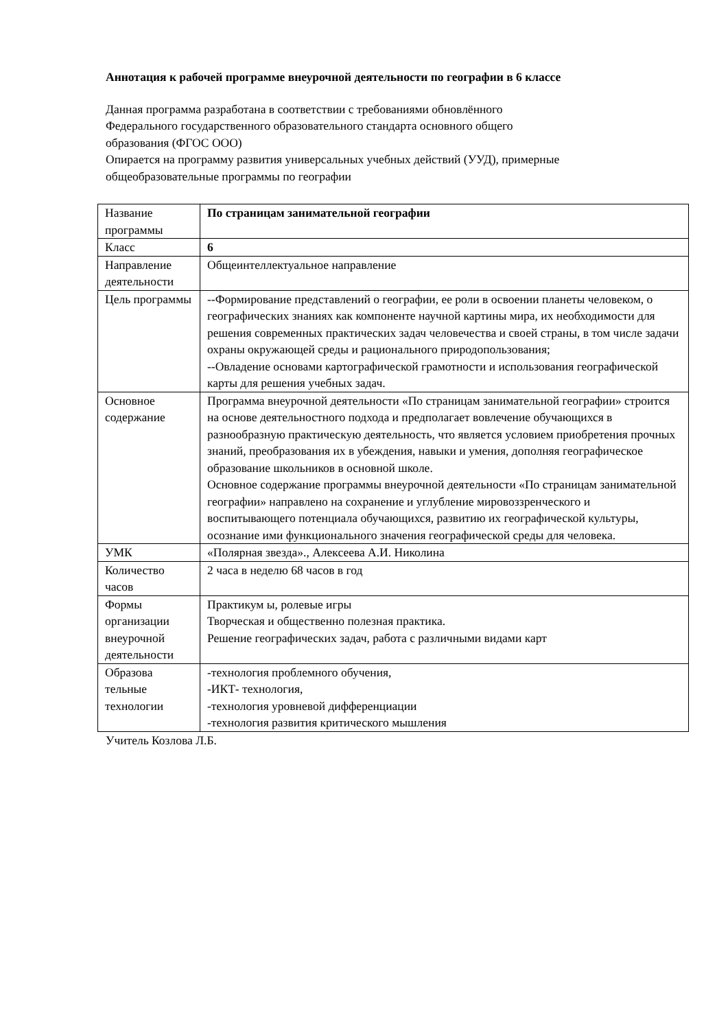Аннотация к рабочей программе внеурочной деятельности по географии в 6 классе
Данная программа разработана в соответствии с требованиями обновлённого
Федерального государственного образовательного стандарта основного общего
образования (ФГОС ООО)
Опирается на программу развития универсальных учебных действий (УУД), примерные
общеобразовательные программы по географии
| Название программы | По страницам занимательной географии |
| Класс | 6 |
| Направление деятельности | Общеинтеллектуальное направление |
| Цель программы | --Формирование представлений о географии, ее роли в освоении планеты человеком, о географических знаниях как компоненте научной картины мира, их необходимости для решения современных практических задач человечества и своей страны, в том числе задачи охраны окружающей среды и рационального природопользования; --Овладение основами картографической грамотности и использования географической карты для решения учебных задач. |
| Основное содержание | Программа внеурочной деятельности «По страницам занимательной географии» строится на основе деятельностного подхода и предполагает вовлечение обучающихся в разнообразную практическую деятельность, что является условием приобретения прочных знаний, преобразования их в убеждения, навыки и умения, дополняя географическое образование школьников в основной школе. Основное содержание программы внеурочной деятельности «По страницам занимательной географии» направлено на сохранение и углубление мировоззренческого и воспитывающего потенциала обучающихся, развитию их географической культуры, осознание ими функционального значения географической среды для человека. |
| УМК | «Полярная звезда»., Алексеева А.И. Николина |
| Количество часов | 2 часа в неделю 68 часов в год |
| Формы организации внеурочной деятельности | Практикум ы, ролевые игры Творческая и общественно полезная практика. Решение географических задач, работа с различными видами карт |
| Образова тельные технологии | -технология проблемного обучения, -ИКТ- технология, -технология уровневой дифференциации -технология развития критического мышления |
Учитель Козлова Л.Б.